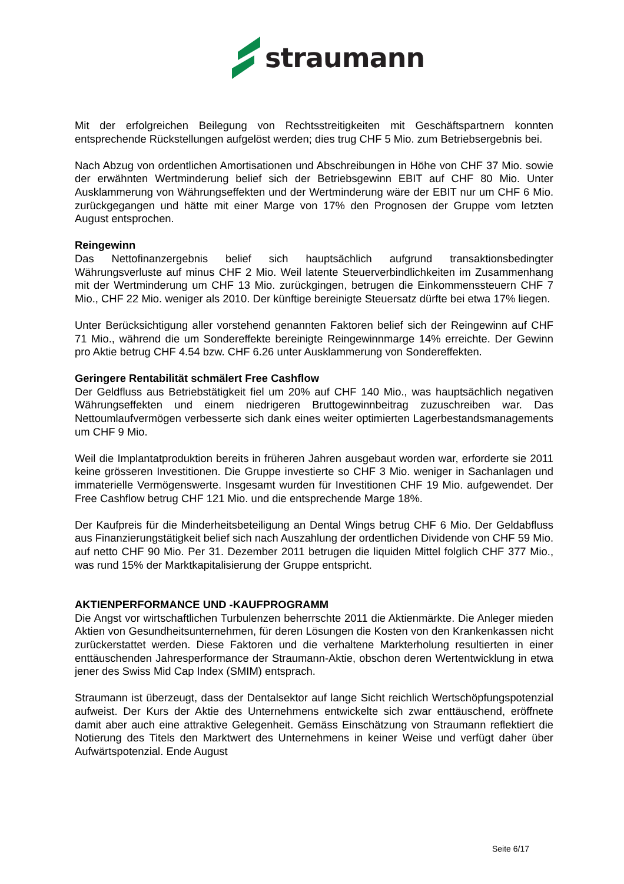straumann
Mit der erfolgreichen Beilegung von Rechtsstreitigkeiten mit Geschäftspartnern konnten entsprechende Rückstellungen aufgelöst werden; dies trug CHF 5 Mio. zum Betriebsergebnis bei.
Nach Abzug von ordentlichen Amortisationen und Abschreibungen in Höhe von CHF 37 Mio. sowie der erwähnten Wertminderung belief sich der Betriebsgewinn EBIT auf CHF 80 Mio. Unter Ausklammerung von Währungseffekten und der Wertminderung wäre der EBIT nur um CHF 6 Mio. zurückgegangen und hätte mit einer Marge von 17% den Prognosen der Gruppe vom letzten August entsprochen.
Reingewinn
Das Nettofinanzergebnis belief sich hauptsächlich aufgrund transaktionsbedingter Währungsverluste auf minus CHF 2 Mio. Weil latente Steuerverbindlichkeiten im Zusammenhang mit der Wertminderung um CHF 13 Mio. zurückgingen, betrugen die Einkommenssteuern CHF 7 Mio., CHF 22 Mio. weniger als 2010. Der künftige bereinigte Steuersatz dürfte bei etwa 17% liegen.
Unter Berücksichtigung aller vorstehend genannten Faktoren belief sich der Reingewinn auf CHF 71 Mio., während die um Sondereffekte bereinigte Reingewinnmarge 14% erreichte. Der Gewinn pro Aktie betrug CHF 4.54 bzw. CHF 6.26 unter Ausklammerung von Sondereffekten.
Geringere Rentabilität schmälert Free Cashflow
Der Geldfluss aus Betriebstätigkeit fiel um 20% auf CHF 140 Mio., was hauptsächlich negativen Währungseffekten und einem niedrigeren Bruttogewinnbeitrag zuzuschreiben war. Das Nettoumlaufvermögen verbesserte sich dank eines weiter optimierten Lagerbestandsmanagements um CHF 9 Mio.
Weil die Implantatproduktion bereits in früheren Jahren ausgebaut worden war, erforderte sie 2011 keine grösseren Investitionen. Die Gruppe investierte so CHF 3 Mio. weniger in Sachanlagen und immaterielle Vermögenswerte. Insgesamt wurden für Investitionen CHF 19 Mio. aufgewendet. Der Free Cashflow betrug CHF 121 Mio. und die entsprechende Marge 18%.
Der Kaufpreis für die Minderheitsbeteiligung an Dental Wings betrug CHF 6 Mio. Der Geldabfluss aus Finanzierungstätigkeit belief sich nach Auszahlung der ordentlichen Dividende von CHF 59 Mio. auf netto CHF 90 Mio. Per 31. Dezember 2011 betrugen die liquiden Mittel folglich CHF 377 Mio., was rund 15% der Marktkapitalisierung der Gruppe entspricht.
AKTIENPERFORMANCE UND -KAUFPROGRAMM
Die Angst vor wirtschaftlichen Turbulenzen beherrschte 2011 die Aktienmärkte. Die Anleger mieden Aktien von Gesundheitsunternehmen, für deren Lösungen die Kosten von den Krankenkassen nicht zurückerstattet werden. Diese Faktoren und die verhaltene Markterholung resultierten in einer enttäuschenden Jahresperformance der Straumann-Aktie, obschon deren Wertentwicklung in etwa jener des Swiss Mid Cap Index (SMIM) entsprach.
Straumann ist überzeugt, dass der Dentalsektor auf lange Sicht reichlich Wertschöpfungspotenzial aufweist. Der Kurs der Aktie des Unternehmens entwickelte sich zwar enttäuschend, eröffnete damit aber auch eine attraktive Gelegenheit. Gemäss Einschätzung von Straumann reflektiert die Notierung des Titels den Marktwert des Unternehmens in keiner Weise und verfügt daher über Aufwärtspotenzial. Ende August
Seite 6/17